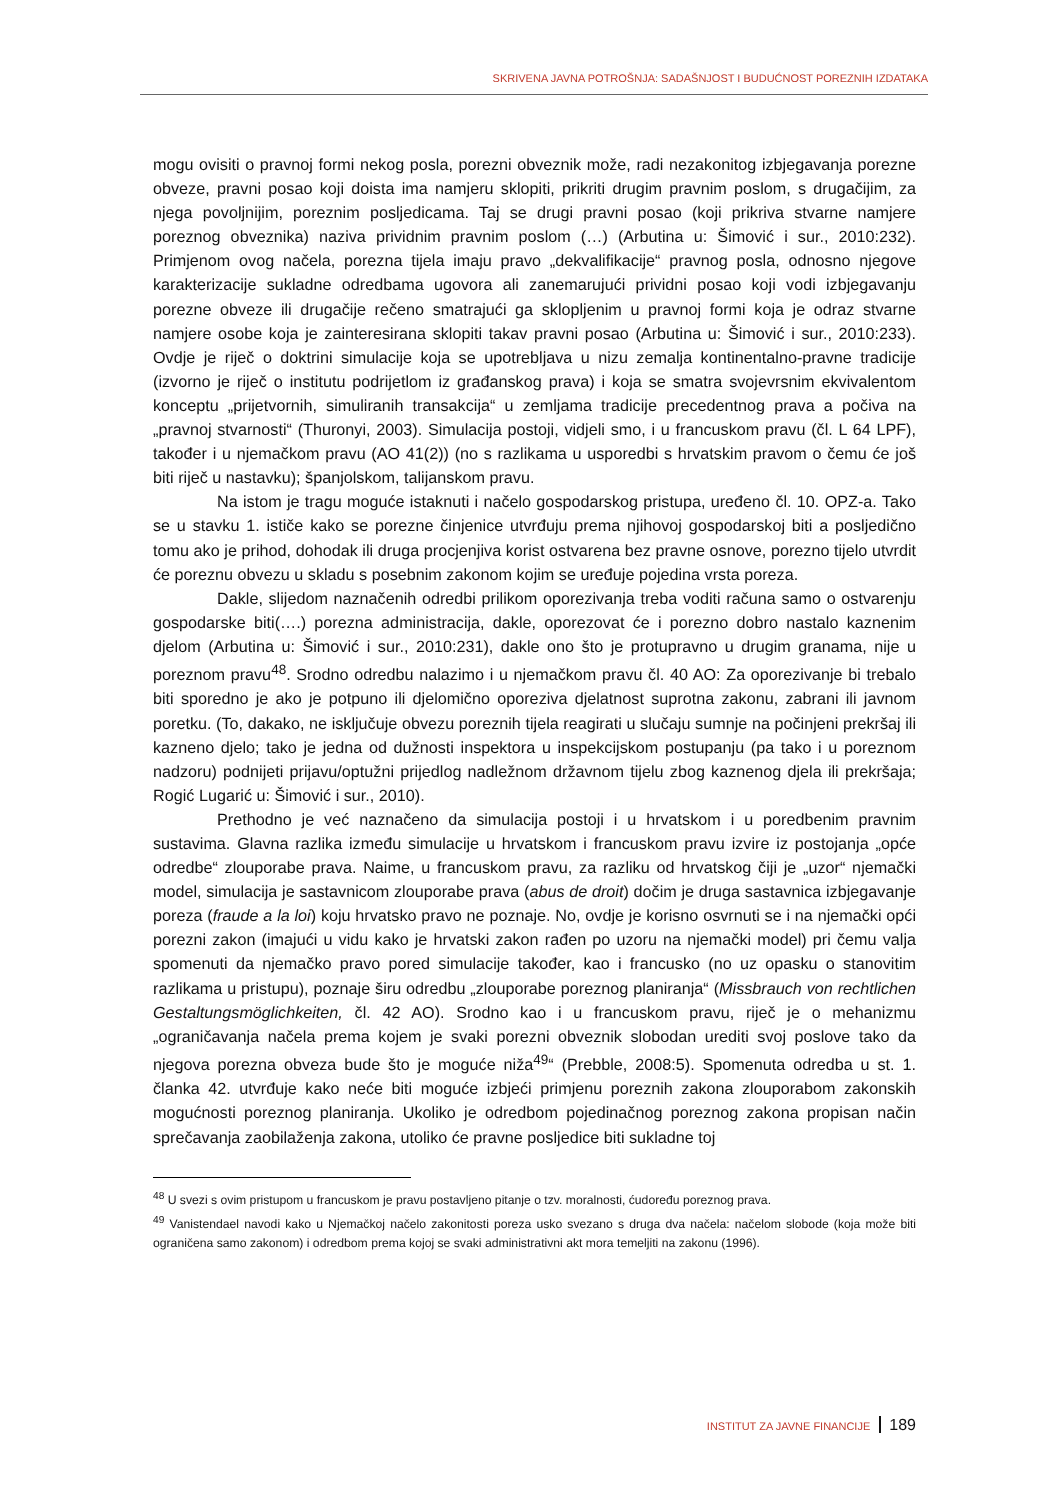SKRIVENA JAVNA POTROŠNJA: SADAŠNJOST I BUDUĆNOST POREZNIH IZDATAKA
mogu ovisiti o pravnoj formi nekog posla, porezni obveznik može, radi nezakonitog izbjegavanja porezne obveze, pravni posao koji doista ima namjeru sklopiti, prikriti drugim pravnim poslom, s drugačijim, za njega povoljnijim, poreznim posljedicama. Taj se drugi pravni posao (koji prikriva stvarne namjere poreznog obveznika) naziva prividnim pravnim poslom (…) (Arbutina u: Šimović i sur., 2010:232). Primjenom ovog načela, porezna tijela imaju pravo „dekvalifikacije“ pravnog posla, odnosno njegove karakterizacije sukladne odredbama ugovora ali zanemarujući prividni posao koji vodi izbjegavanju porezne obveze ili drugačije rečeno smatrajući ga sklopljenim u pravnoj formi koja je odraz stvarne namjere osobe koja je zainteresirana sklopiti takav pravni posao (Arbutina u: Šimović i sur., 2010:233). Ovdje je riječ o doktrini simulacije koja se upotrebljava u nizu zemalja kontinentalno-pravne tradicije (izvorno je riječ o institutu podrijetlom iz građanskog prava) i koja se smatra svojevrsnim ekvivalentom konceptu „prijetvornih, simuliranih transakcija“ u zemljama tradicije precedentnog prava a počiva na „pravnoj stvarnosti“ (Thuronyi, 2003). Simulacija postoji, vidjeli smo, i u francuskom pravu (čl. L 64 LPF), također i u njemačkom pravu (AO 41(2)) (no s razlikama u usporedbi s hrvatskim pravom o čemu će još biti riječ u nastavku); španjolskom, talijanskom pravu.
Na istom je tragu moguće istaknuti i načelo gospodarskog pristupa, uređeno čl. 10. OPZ-a. Tako se u stavku 1. ističe kako se porezne činjenice utvrđuju prema njihovoj gospodarskoj biti a posljedično tomu ako je prihod, dohodak ili druga procjenjiva korist ostvarena bez pravne osnove, porezno tijelo utvrdit će poreznu obvezu u skladu s posebnim zakonom kojim se uređuje pojedina vrsta poreza.
Dakle, slijedom naznačenih odredbi prilikom oporezivanja treba voditi računa samo o ostvarenju gospodarske biti(….) porezna administracija, dakle, oporezovat će i porezno dobro nastalo kaznenim djelom (Arbutina u: Šimović i sur., 2010:231), dakle ono što je protupravno u drugim granama, nije u poreznom pravu<sup>48</sup>. Srodno odredbu nalazimo i u njemačkom pravu čl. 40 AO: Za oporezivanje bi trebalo biti sporedno je ako je potpuno ili djelomično oporeziva djelatnost suprotna zakonu, zabrani ili javnom poretku. (To, dakako, ne isključuje obvezu poreznih tijela reagirati u slučaju sumnje na počinjeni prekršaj ili kazneno djelo; tako je jedna od dužnosti inspektora u inspekcijskom postupanju (pa tako i u poreznom nadzoru) podnijeti prijavu/optužni prijedlog nadležnom državnom tijelu zbog kaznenog djela ili prekršaja; Rogić Lugarić u: Šimović i sur., 2010).
Prethodno je već naznačeno da simulacija postoji i u hrvatskom i u poredbenim pravnim sustavima. Glavna razlika između simulacije u hrvatskom i francuskom pravu izvire iz postojanja „opće odredbe“ zlouporabe prava. Naime, u francuskom pravu, za razliku od hrvatskog čiji je „uzor“ njemački model, simulacija je sastavnicom zlouporabe prava (abus de droit) dočim je druga sastavnica izbjegavanje poreza (fraude a la loi) koju hrvatsko pravo ne poznaje. No, ovdje je korisno osvrnuti se i na njemački opći porezni zakon (imajući u vidu kako je hrvatski zakon rađen po uzoru na njemački model) pri čemu valja spomenuti da njemačko pravo pored simulacije također, kao i francusko (no uz opasku o stanovitim razlikama u pristupu), poznaje širu odredbu „zlouporabe poreznog planiranja“ (Missbrauch von rechtlichen Gestaltungsmöglichkeiten, čl. 42 AO). Srodno kao i u francuskom pravu, riječ je o mehanizmu „ograničavanja načela prema kojem je svaki porezni obveznik slobodan urediti svoj poslove tako da njegova porezna obveza bude što je moguće niža<sup>49</sup>“ (Prebble, 2008:5). Spomenuta odredba u st. 1. članka 42. utvrđuje kako neće biti moguće izbjeći primjenu poreznih zakona zlouporabom zakonskih mogućnosti poreznog planiranja. Ukoliko je odredbom pojedinačnog poreznog zakona propisan način sprečavanja zaobilaženja zakona, utoliko će pravne posljedice biti sukladne toj
<sup>48</sup> U svezi s ovim pristupom u francuskom je pravu postavljeno pitanje o tzv. moralnosti, ćudoređu poreznog prava.
<sup>49</sup> Vanistendael navodi kako u Njemačkoj načelo zakonitosti poreza usko svezano s druga dva načela: načelom slobode (koja može biti ograničena samo zakonom) i odredbom prema kojoj se svaki administrativni akt mora temeljiti na zakonu (1996).
INSTITUT ZA JAVNE FINANCIJE 189